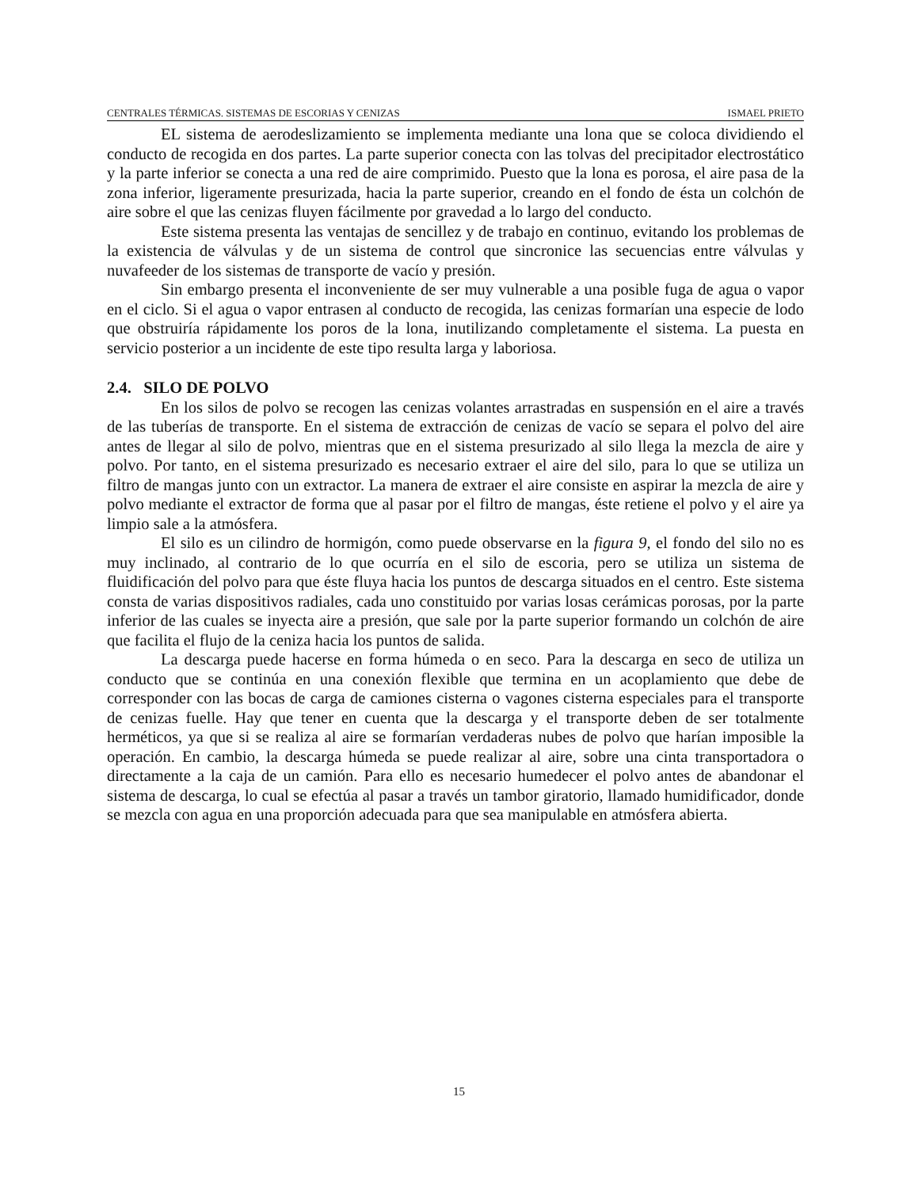CENTRALES TÉRMICAS. SISTEMAS DE ESCORIAS Y CENIZAS ISMAEL PRIETO
EL sistema de aerodeslizamiento se implementa mediante una lona que se coloca dividiendo el conducto de recogida en dos partes. La parte superior conecta con las tolvas del precipitador electrostático y la parte inferior se conecta a una red de aire comprimido. Puesto que la lona es porosa, el aire pasa de la zona inferior, ligeramente presurizada, hacia la parte superior, creando en el fondo de ésta un colchón de aire sobre el que las cenizas fluyen fácilmente por gravedad a lo largo del conducto.
Este sistema presenta las ventajas de sencillez y de trabajo en continuo, evitando los problemas de la existencia de válvulas y de un sistema de control que sincronice las secuencias entre válvulas y nuvafeeder de los sistemas de transporte de vacío y presión.
Sin embargo presenta el inconveniente de ser muy vulnerable a una posible fuga de agua o vapor en el ciclo. Si el agua o vapor entrasen al conducto de recogida, las cenizas formarían una especie de lodo que obstruiría rápidamente los poros de la lona, inutilizando completamente el sistema. La puesta en servicio posterior a un incidente de este tipo resulta larga y laboriosa.
2.4. SILO DE POLVO
En los silos de polvo se recogen las cenizas volantes arrastradas en suspensión en el aire a través de las tuberías de transporte. En el sistema de extracción de cenizas de vacío se separa el polvo del aire antes de llegar al silo de polvo, mientras que en el sistema presurizado al silo llega la mezcla de aire y polvo. Por tanto, en el sistema presurizado es necesario extraer el aire del silo, para lo que se utiliza un filtro de mangas junto con un extractor. La manera de extraer el aire consiste en aspirar la mezcla de aire y polvo mediante el extractor de forma que al pasar por el filtro de mangas, éste retiene el polvo y el aire ya limpio sale a la atmósfera.
El silo es un cilindro de hormigón, como puede observarse en la figura 9, el fondo del silo no es muy inclinado, al contrario de lo que ocurría en el silo de escoria, pero se utiliza un sistema de fluidificación del polvo para que éste fluya hacia los puntos de descarga situados en el centro. Este sistema consta de varias dispositivos radiales, cada uno constituido por varias losas cerámicas porosas, por la parte inferior de las cuales se inyecta aire a presión, que sale por la parte superior formando un colchón de aire que facilita el flujo de la ceniza hacia los puntos de salida.
La descarga puede hacerse en forma húmeda o en seco. Para la descarga en seco de utiliza un conducto que se continúa en una conexión flexible que termina en un acoplamiento que debe de corresponder con las bocas de carga de camiones cisterna o vagones cisterna especiales para el transporte de cenizas fuelle. Hay que tener en cuenta que la descarga y el transporte deben de ser totalmente herméticos, ya que si se realiza al aire se formarían verdaderas nubes de polvo que harían imposible la operación. En cambio, la descarga húmeda se puede realizar al aire, sobre una cinta transportadora o directamente a la caja de un camión. Para ello es necesario humedecer el polvo antes de abandonar el sistema de descarga, lo cual se efectúa al pasar a través un tambor giratorio, llamado humidificador, donde se mezcla con agua en una proporción adecuada para que sea manipulable en atmósfera abierta.
15